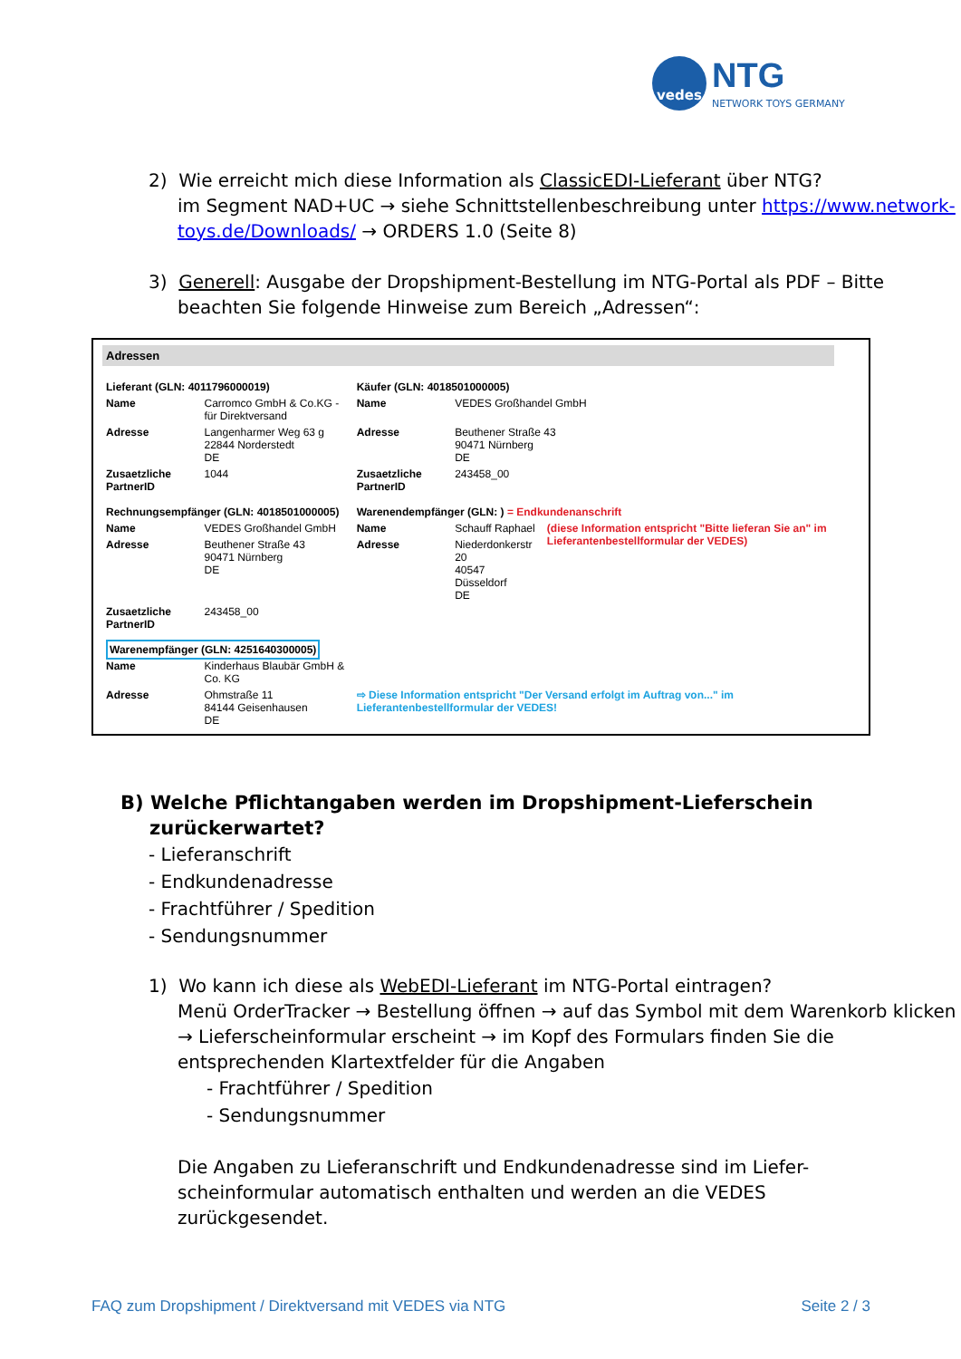vedes
NTG
NETWORK TOYS GERMANY
2) Wie erreicht mich diese Information als ClassicEDI-Lieferant über NTG?
im Segment NAD+UC → siehe Schnittstellenbeschreibung unter https://www.network-toys.de/Downloads/ → ORDERS 1.0 (Seite 8)
3) Generell: Ausgabe der Dropshipment-Bestellung im NTG-Portal als PDF – Bitte beachten Sie folgende Hinweise zum Bereich „Adressen“:
Adressen
| Lieferant (GLN: 4011796000019) | | Käufer (GLN: 4018501000005) | | |
| Name | Carromco GmbH & Co.KG - für Direktversand | Name | VEDES Großhandel GmbH | |
| Adresse | Langenharmer Weg 63 g 22844 Norderstedt DE | Adresse | Beuthener Straße 43 90471 Nürnberg DE | |
| Zusaetzliche PartnerID | 1044 | Zusaetzliche PartnerID | 243458_00 | |
| Rechnungsempfänger (GLN: 4018501000005) | | Warenendempfänger (GLN: ) = Endkundenanschrift | | |
| Name | VEDES Großhandel GmbH | Name | Schauff Raphael | (diese Information entspricht "Bitte lieferan Sie an" im Lieferantenbestellformular der VEDES) |
| Adresse | Beuthener Straße 43 90471 Nürnberg DE | Adresse | Niederdonkerstr 20 40547 Düsseldorf DE | |
| Zusaetzliche PartnerID | 243458_00 | | | |
| Warenempfänger (GLN: 4251640300005) | | | | |
| Name | Kinderhaus Blaubär GmbH & Co. KG | | | |
| Adresse | Ohmstraße 11 84144 Geisenhausen DE | ⇨ Diese Information entspricht "Der Versand erfolgt im Auftrag von..." im Lieferantenbestellformular der VEDES! | | |
B) Welche Pflichtangaben werden im Dropshipment-Lieferschein zurückerwartet?
- Lieferanschrift
- Endkundenadresse
- Frachtführer / Spedition
- Sendungsnummer
1) Wo kann ich diese als WebEDI-Lieferant im NTG-Portal eintragen?
Menü OrderTracker → Bestellung öffnen → auf das Symbol mit dem Warenkorb klicken → Lieferscheinformular erscheint → im Kopf des Formulars finden Sie die entsprechenden Klartextfelder für die Angaben
- Frachtführer / Spedition
- Sendungsnummer
Die Angaben zu Lieferanschrift und Endkundenadresse sind im Liefer-scheinformular automatisch enthalten und werden an die VEDES zurückgesendet.
FAQ zum Dropshipment / Direktversand mit VEDES via NTG Seite 2 / 3